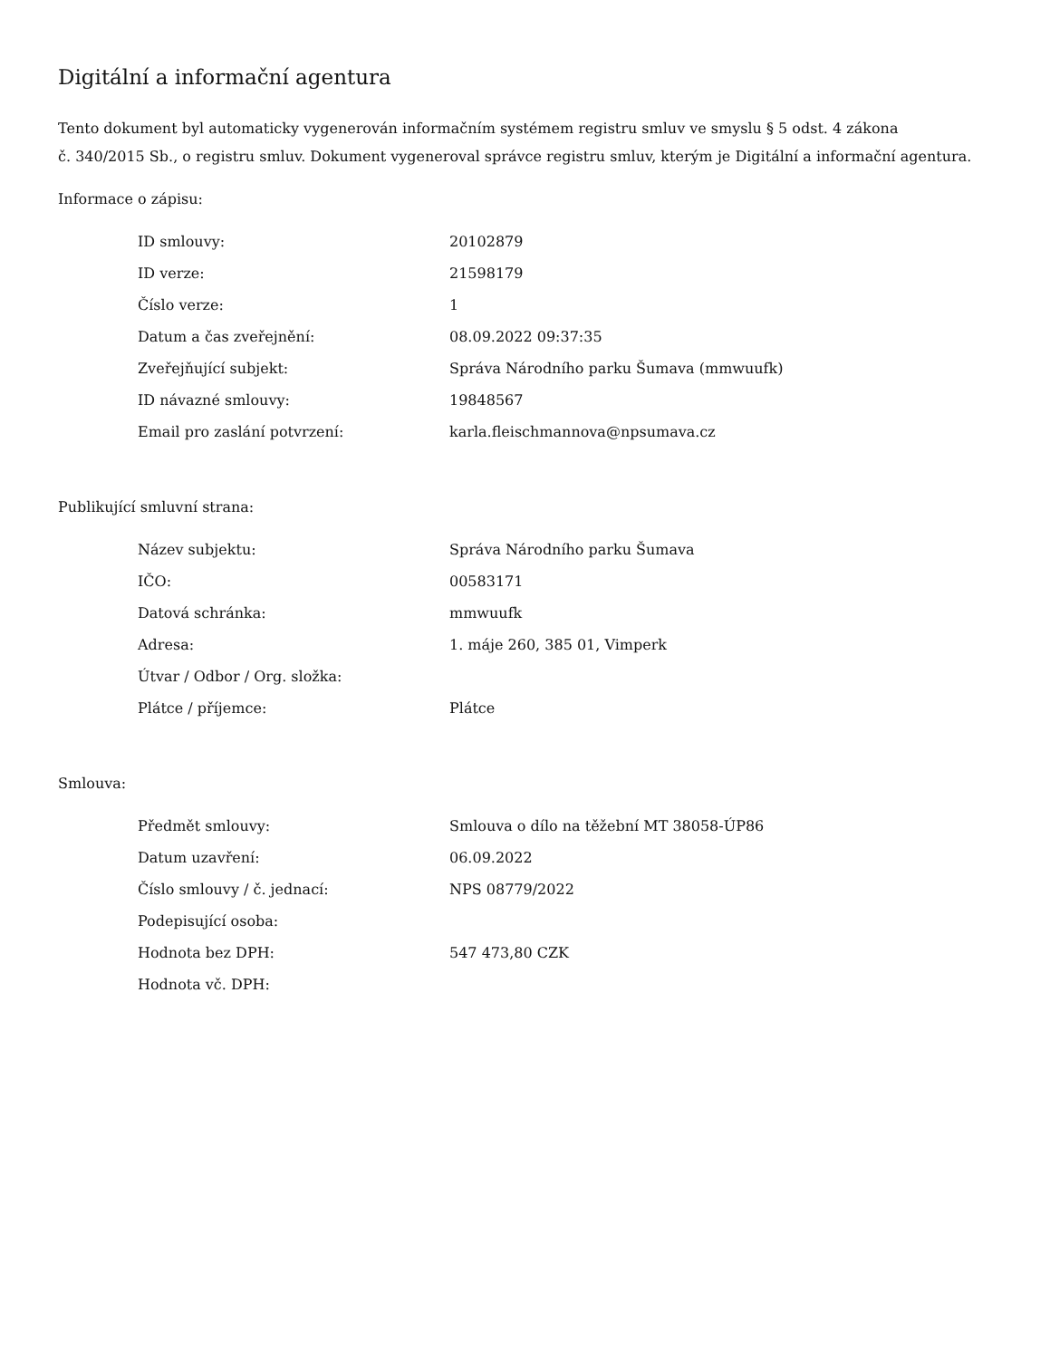Digitální a informační agentura
Tento dokument byl automaticky vygenerován informačním systémem registru smluv ve smyslu § 5 odst. 4 zákona
č. 340/2015 Sb., o registru smluv. Dokument vygeneroval správce registru smluv, kterým je Digitální a informační agentura.
Informace o zápisu:
| ID smlouvy: | 20102879 |
| ID verze: | 21598179 |
| Číslo verze: | 1 |
| Datum a čas zveřejnění: | 08.09.2022 09:37:35 |
| Zveřejňující subjekt: | Správa Národního parku Šumava (mmwuufk) |
| ID návazné smlouvy: | 19848567 |
| Email pro zaslání potvrzení: | karla.fleischmannova@npsumava.cz |
Publikující smluvní strana:
| Název subjektu: | Správa Národního parku Šumava |
| IČO: | 00583171 |
| Datová schránka: | mmwuufk |
| Adresa: | 1. máje 260, 385 01, Vimperk |
| Útvar / Odbor / Org. složka: | |
| Plátce / příjemce: | Plátce |
Smlouva:
| Předmět smlouvy: | Smlouva o dílo na těžební MT 38058-ÚP86 |
| Datum uzavření: | 06.09.2022 |
| Číslo smlouvy / č. jednací: | NPS 08779/2022 |
| Podepisující osoba: | |
| Hodnota bez DPH: | 547 473,80 CZK |
| Hodnota vč. DPH: | |